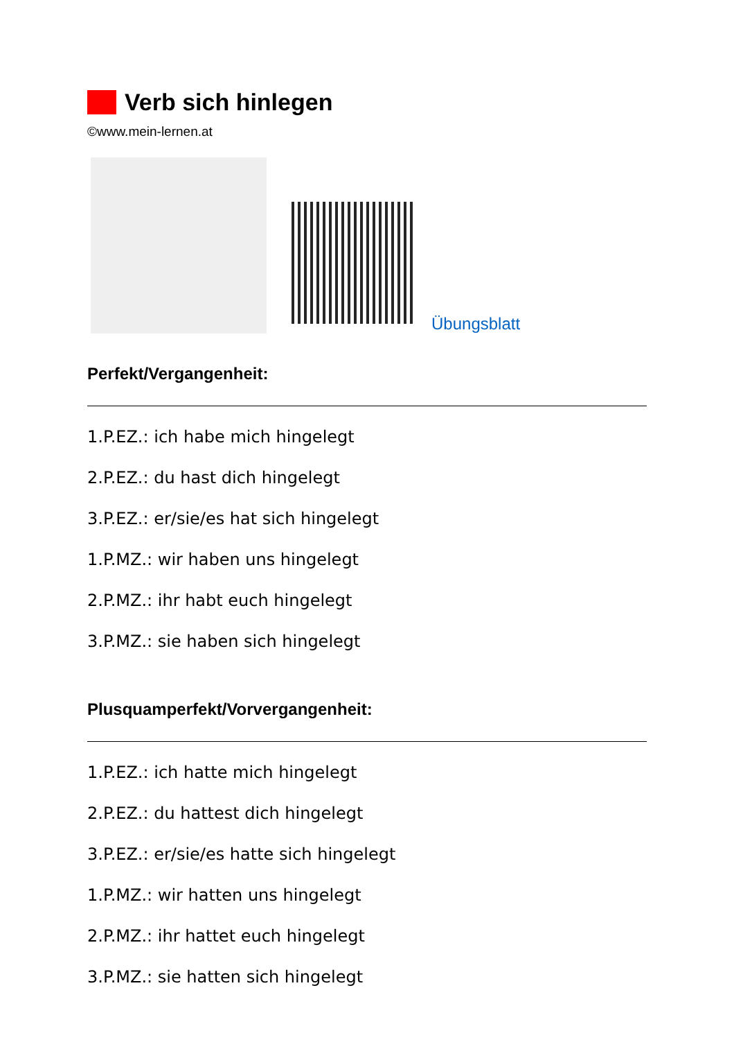Verb sich hinlegen
©www.mein-lernen.at
Übungsblatt
Perfekt/Vergangenheit:
1.P.EZ.: ich habe mich hingelegt
2.P.EZ.: du hast dich hingelegt
3.P.EZ.: er/sie/es hat sich hingelegt
1.P.MZ.: wir haben uns hingelegt
2.P.MZ.: ihr habt euch hingelegt
3.P.MZ.: sie haben sich hingelegt
Plusquamperfekt/Vorvergangenheit:
1.P.EZ.: ich hatte mich hingelegt
2.P.EZ.: du hattest dich hingelegt
3.P.EZ.: er/sie/es hatte sich hingelegt
1.P.MZ.: wir hatten uns hingelegt
2.P.MZ.: ihr hattet euch hingelegt
3.P.MZ.: sie hatten sich hingelegt